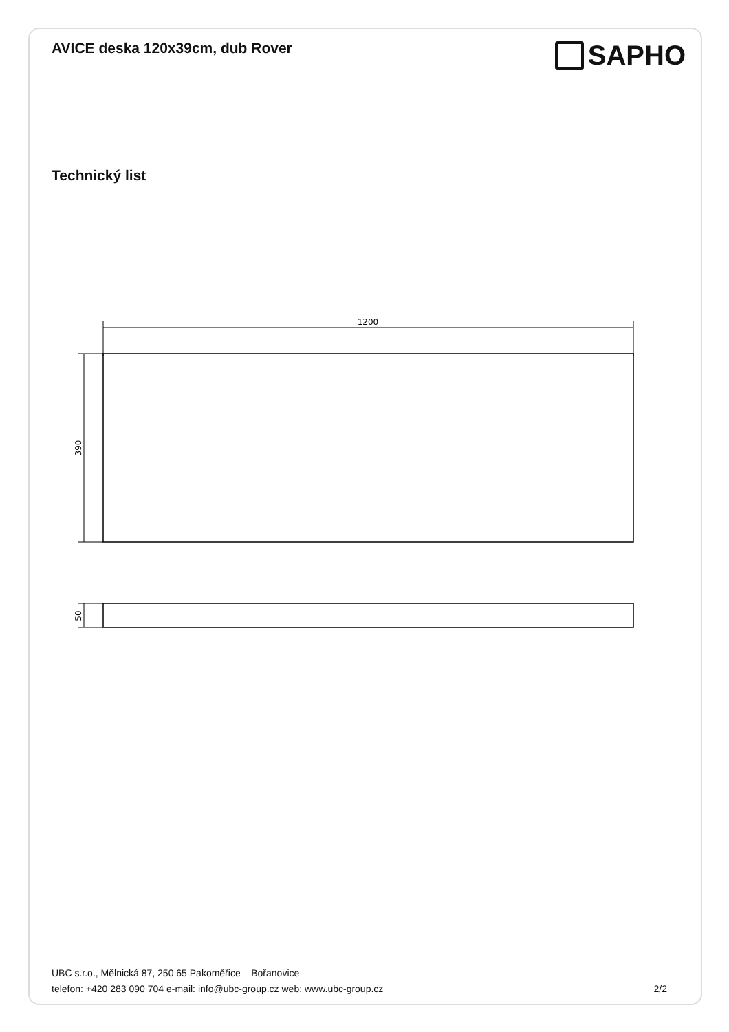AVICE deska 120x39cm, dub Rover
SAPHO
Technický list
1200
390
50
UBC s.r.o., Mělnická 87, 250 65 Pakoměřice – Bořanovice
telefon: +420 283 090 704 e-mail: info@ubc-group.cz web: www.ubc-group.cz 2/2